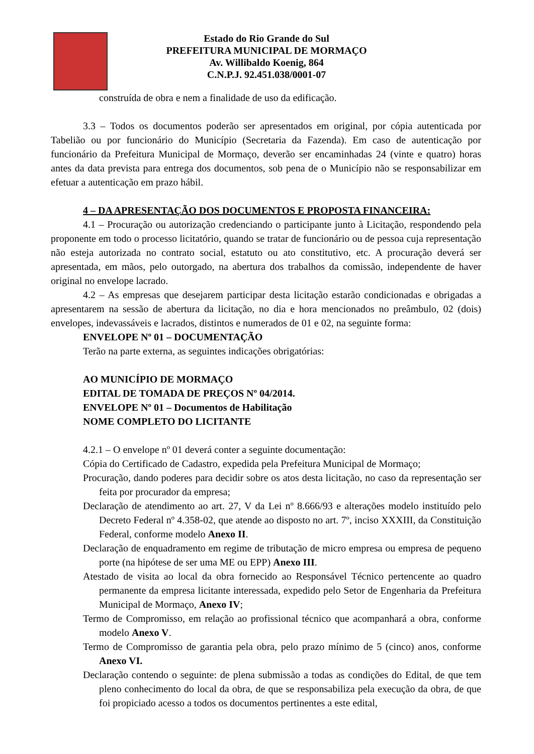Estado do Rio Grande do Sul
PREFEITURA MUNICIPAL DE MORMAÇO
Av. Willibaldo Koenig, 864
C.N.P.J. 92.451.038/0001-07
construída de obra e nem a finalidade de uso da edificação.
3.3 – Todos os documentos poderão ser apresentados em original, por cópia autenticada por Tabelião ou por funcionário do Município (Secretaria da Fazenda). Em caso de autenticação por funcionário da Prefeitura Municipal de Mormaço, deverão ser encaminhadas 24 (vinte e quatro) horas antes da data prevista para entrega dos documentos, sob pena de o Município não se responsabilizar em efetuar a autenticação em prazo hábil.
4 – DA APRESENTAÇÃO DOS DOCUMENTOS E PROPOSTA FINANCEIRA:
4.1 – Procuração ou autorização credenciando o participante junto à Licitação, respondendo pela proponente em todo o processo licitatório, quando se tratar de funcionário ou de pessoa cuja representação não esteja autorizada no contrato social, estatuto ou ato constitutivo, etc. A procuração deverá ser apresentada, em mãos, pelo outorgado, na abertura dos trabalhos da comissão, independente de haver original no envelope lacrado.
4.2 – As empresas que desejarem participar desta licitação estarão condicionadas e obrigadas a apresentarem na sessão de abertura da licitação, no dia e hora mencionados no preâmbulo, 02 (dois) envelopes, indevassáveis e lacrados, distintos e numerados de 01 e 02, na seguinte forma:
ENVELOPE Nº 01 – DOCUMENTAÇÃO
Terão na parte externa, as seguintes indicações obrigatórias:
AO MUNICÍPIO DE MORMAÇO
EDITAL DE TOMADA DE PREÇOS Nº 04/2014.
ENVELOPE Nº 01 – Documentos de Habilitação
NOME COMPLETO DO LICITANTE
4.2.1 – O envelope nº 01 deverá conter a seguinte documentação:
Cópia do Certificado de Cadastro, expedida pela Prefeitura Municipal de Mormaço;
Procuração, dando poderes para decidir sobre os atos desta licitação, no caso da representação ser feita por procurador da empresa;
Declaração de atendimento ao art. 27, V da Lei nº 8.666/93 e alterações modelo instituído pelo Decreto Federal nº 4.358-02, que atende ao disposto no art. 7º, inciso XXXIII, da Constituição Federal, conforme modelo Anexo II.
Declaração de enquadramento em regime de tributação de micro empresa ou empresa de pequeno porte (na hipótese de ser uma ME ou EPP) Anexo III.
Atestado de visita ao local da obra fornecido ao Responsável Técnico pertencente ao quadro permanente da empresa licitante interessada, expedido pelo Setor de Engenharia da Prefeitura Municipal de Mormaço, Anexo IV;
Termo de Compromisso, em relação ao profissional técnico que acompanhará a obra, conforme modelo Anexo V.
Termo de Compromisso de garantia pela obra, pelo prazo mínimo de 5 (cinco) anos, conforme Anexo VI.
Declaração contendo o seguinte: de plena submissão a todas as condições do Edital, de que tem pleno conhecimento do local da obra, de que se responsabiliza pela execução da obra, de que foi propiciado acesso a todos os documentos pertinentes a este edital,